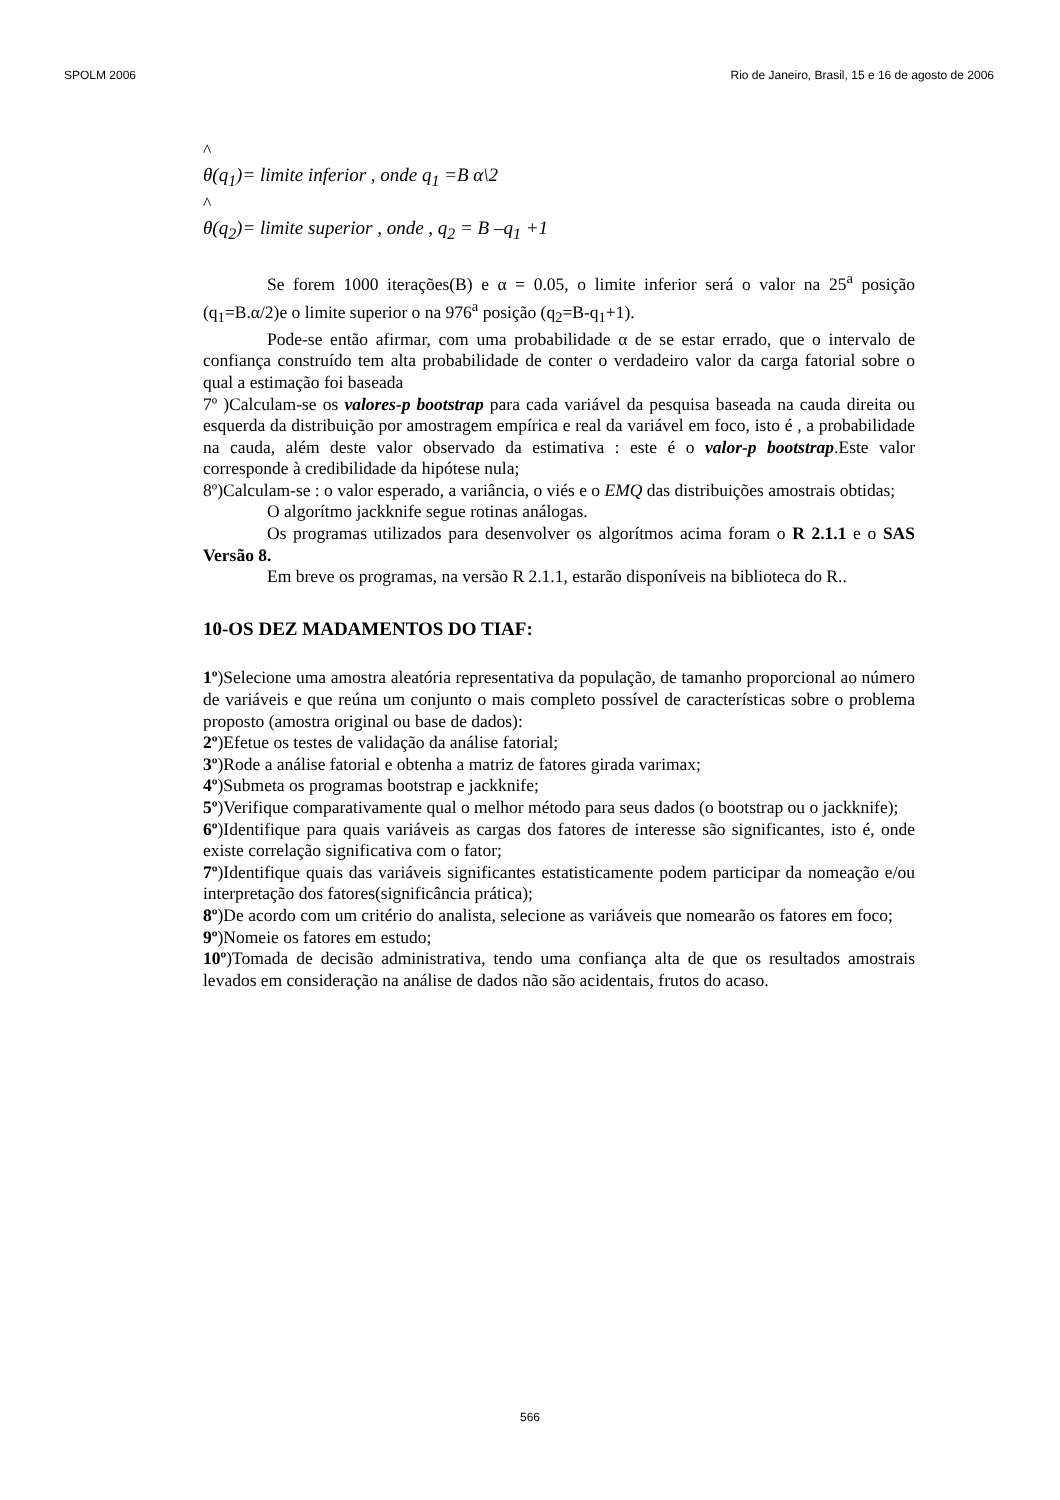SPOLM 2006 Rio de Janeiro, Brasil, 15 e 16 de agosto de 2006
^
θ(q<sub>1</sub>)= limite inferior , onde q<sub>1</sub> =B α\2
^
θ(q<sub>2</sub>)= limite superior , onde , q<sub>2</sub> = B –q<sub>1</sub> +1
Se forem 1000 iterações(B) e α = 0.05, o limite inferior será o valor na 25<sup>a</sup> posição (q<sub>1</sub>=B.α/2)e o limite superior o na 976<sup>a</sup> posição (q<sub>2</sub>=B-q<sub>1</sub>+1).
Pode-se então afirmar, com uma probabilidade α de se estar errado, que o intervalo de confiança construído tem alta probabilidade de conter o verdadeiro valor da carga fatorial sobre o qual a estimação foi baseada
7º )Calculam-se os valores-p bootstrap para cada variável da pesquisa baseada na cauda direita ou esquerda da distribuição por amostragem empírica e real da variável em foco, isto é , a probabilidade na cauda, além deste valor observado da estimativa : este é o valor-p bootstrap.Este valor corresponde à credibilidade da hipótese nula;
8º)Calculam-se : o valor esperado, a variância, o viés e o EMQ das distribuições amostrais obtidas;
O algorítmo jackknife segue rotinas análogas.
Os programas utilizados para desenvolver os algorítmos acima foram o R 2.1.1 e o SAS Versão 8.
Em breve os programas, na versão R 2.1.1, estarão disponíveis na biblioteca do R..
10-OS DEZ MADAMENTOS DO TIAF:
1º)Selecione uma amostra aleatória representativa da população, de tamanho proporcional ao número de variáveis e que reúna um conjunto o mais completo possível de características sobre o problema proposto (amostra original ou base de dados):
2º)Efetue os testes de validação da análise fatorial;
3º)Rode a análise fatorial e obtenha a matriz de fatores girada varimax;
4º)Submeta os programas bootstrap e jackknife;
5º)Verifique comparativamente qual o melhor método para seus dados (o bootstrap ou o jackknife);
6º)Identifique para quais variáveis as cargas dos fatores de interesse são significantes, isto é, onde existe correlação significativa com o fator;
7º)Identifique quais das variáveis significantes estatisticamente podem participar da nomeação e/ou interpretação dos fatores(significância prática);
8º)De acordo com um critério do analista, selecione as variáveis que nomearão os fatores em foco;
9º)Nomeie os fatores em estudo;
10º)Tomada de decisão administrativa, tendo uma confiança alta de que os resultados amostrais levados em consideração na análise de dados não são acidentais, frutos do acaso.
566